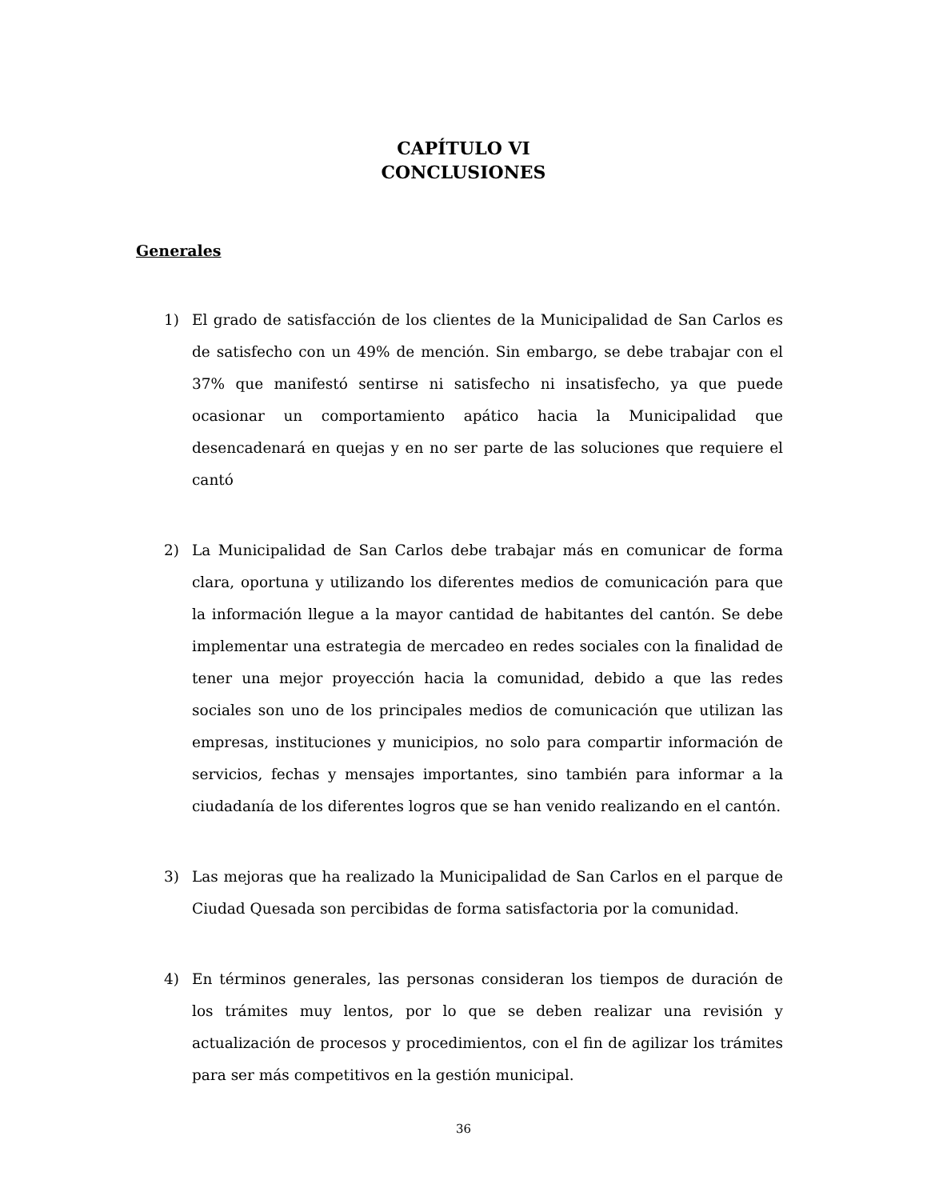CAPÍTULO VI
CONCLUSIONES
Generales
1) El grado de satisfacción de los clientes de la Municipalidad de San Carlos es de satisfecho con un 49% de mención. Sin embargo, se debe trabajar con el 37% que manifestó sentirse ni satisfecho ni insatisfecho, ya que puede ocasionar un comportamiento apático hacia la Municipalidad que desencadenará en quejas y en no ser parte de las soluciones que requiere el cantó
2) La Municipalidad de San Carlos debe trabajar más en comunicar de forma clara, oportuna y utilizando los diferentes medios de comunicación para que la información llegue a la mayor cantidad de habitantes del cantón. Se debe implementar una estrategia de mercadeo en redes sociales con la finalidad de tener una mejor proyección hacia la comunidad, debido a que las redes sociales son uno de los principales medios de comunicación que utilizan las empresas, instituciones y municipios, no solo para compartir información de servicios, fechas y mensajes importantes, sino también para informar a la ciudadanía de los diferentes logros que se han venido realizando en el cantón.
3) Las mejoras que ha realizado la Municipalidad de San Carlos en el parque de Ciudad Quesada son percibidas de forma satisfactoria por la comunidad.
4) En términos generales, las personas consideran los tiempos de duración de los trámites muy lentos, por lo que se deben realizar una revisión y actualización de procesos y procedimientos, con el fin de agilizar los trámites para ser más competitivos en la gestión municipal.
36